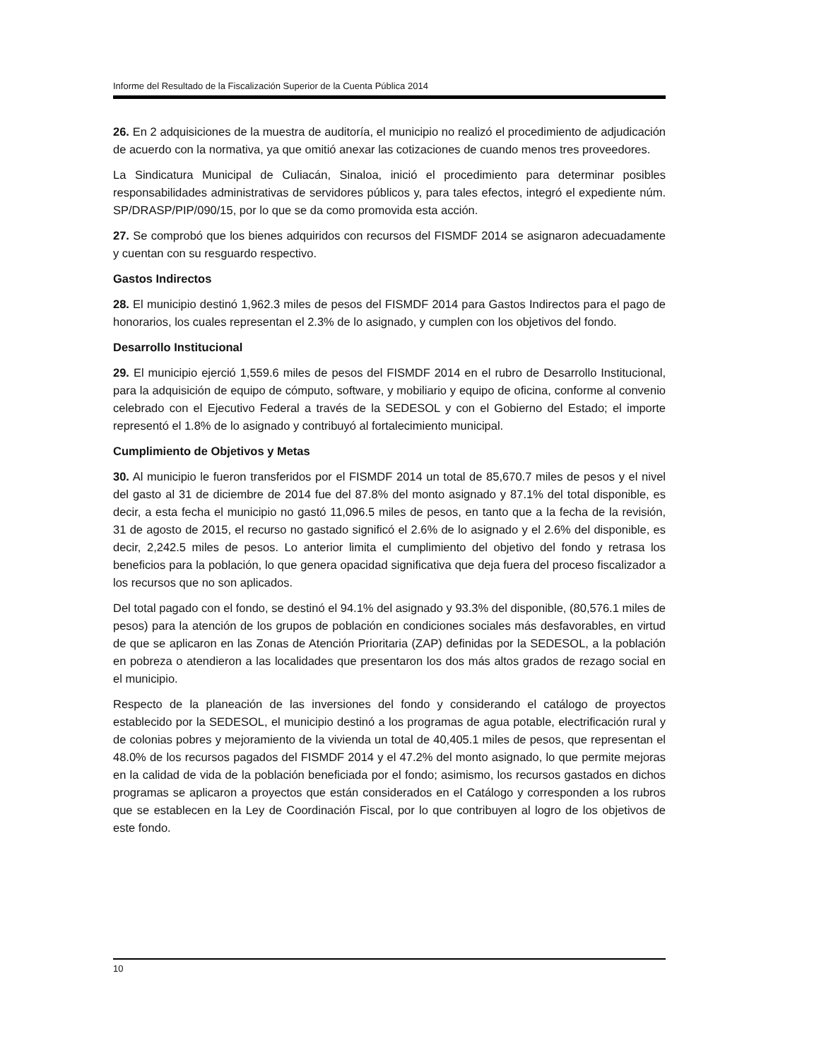Informe del Resultado de la Fiscalización Superior de la Cuenta Pública 2014
26. En 2 adquisiciones de la muestra de auditoría, el municipio no realizó el procedimiento de adjudicación de acuerdo con la normativa, ya que omitió anexar las cotizaciones de cuando menos tres proveedores.
La Sindicatura Municipal de Culiacán, Sinaloa, inició el procedimiento para determinar posibles responsabilidades administrativas de servidores públicos y, para tales efectos, integró el expediente núm. SP/DRASP/PIP/090/15, por lo que se da como promovida esta acción.
27. Se comprobó que los bienes adquiridos con recursos del FISMDF 2014 se asignaron adecuadamente y cuentan con su resguardo respectivo.
Gastos Indirectos
28. El municipio destinó 1,962.3 miles de pesos del FISMDF 2014 para Gastos Indirectos para el pago de honorarios, los cuales representan el 2.3% de lo asignado, y cumplen con los objetivos del fondo.
Desarrollo Institucional
29. El municipio ejerció 1,559.6 miles de pesos del FISMDF 2014 en el rubro de Desarrollo Institucional, para la adquisición de equipo de cómputo, software, y mobiliario y equipo de oficina, conforme al convenio celebrado con el Ejecutivo Federal a través de la SEDESOL y con el Gobierno del Estado; el importe representó el 1.8% de lo asignado y contribuyó al fortalecimiento municipal.
Cumplimiento de Objetivos y Metas
30. Al municipio le fueron transferidos por el FISMDF 2014 un total de 85,670.7 miles de pesos y el nivel del gasto al 31 de diciembre de 2014 fue del 87.8% del monto asignado y 87.1% del total disponible, es decir, a esta fecha el municipio no gastó 11,096.5 miles de pesos, en tanto que a la fecha de la revisión, 31 de agosto de 2015, el recurso no gastado significó el 2.6% de lo asignado y el 2.6% del disponible, es decir, 2,242.5 miles de pesos. Lo anterior limita el cumplimiento del objetivo del fondo y retrasa los beneficios para la población, lo que genera opacidad significativa que deja fuera del proceso fiscalizador a los recursos que no son aplicados.
Del total pagado con el fondo, se destinó el 94.1% del asignado y 93.3% del disponible, (80,576.1 miles de pesos) para la atención de los grupos de población en condiciones sociales más desfavorables, en virtud de que se aplicaron en las Zonas de Atención Prioritaria (ZAP) definidas por la SEDESOL, a la población en pobreza o atendieron a las localidades que presentaron los dos más altos grados de rezago social en el municipio.
Respecto de la planeación de las inversiones del fondo y considerando el catálogo de proyectos establecido por la SEDESOL, el municipio destinó a los programas de agua potable, electrificación rural y de colonias pobres y mejoramiento de la vivienda un total de 40,405.1 miles de pesos, que representan el 48.0% de los recursos pagados del FISMDF 2014 y el 47.2% del monto asignado, lo que permite mejoras en la calidad de vida de la población beneficiada por el fondo; asimismo, los recursos gastados en dichos programas se aplicaron a proyectos que están considerados en el Catálogo y corresponden a los rubros que se establecen en la Ley de Coordinación Fiscal, por lo que contribuyen al logro de los objetivos de este fondo.
10